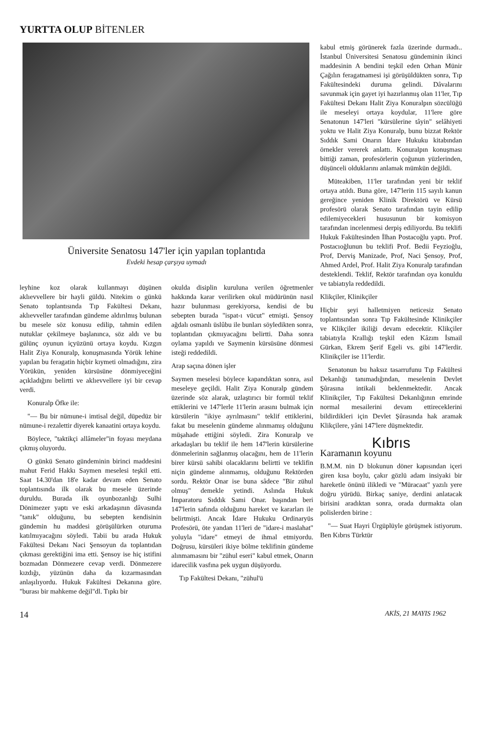YURTTA OLUP BİTENLER
Üniversite Senatosu 147'ler için yapılan toplantıda
Evdeki hesap çarşıya uymadı
leyhine koz olarak kullanmayı düşünen aklıevvellere bir hayli güldü. Nitekim o günkü Senato toplantısında Tıp Fakültesi Dekanı, aklıevveller tarafından gündeme aldırılmış bulunan bu mesele söz konusu edilip, tahmin edilen nutuklar çekilmeye başlanınca, söz aldı ve bu gülünç oyunun içyüzünü ortaya koydu. Kızgın Halit Ziya Konuralp, konuşmasında Yörük lehine yapılan bu feragatin hiçbir kıymeti olmadığını, zira Yörükün, yeniden kürsüsüne dönmiyeceğini açıkladığını belirtti ve aklıevvellere iyi bir cevap verdi.
Konuralp Öfke ile:
"— Bu bir nümune-i imtisal değil, düpedüz bir nümune-i rezalettir diyerek kanaatini ortaya koydu.
Böylece, "taktikçi allâmeler"in foyası meydana çıkmış oluyordu.
O günkü Senato gündeminin birinci maddesini mahut Ferid Hakkı Saymen meselesi teşkil etti. Saat 14.30'dan 18'e kadar devam eden Senato toplantısında ilk olarak bu mesele üzerinde duruldu. Burada ilk oyunbozanlığı Sulhi Dönimezer yaptı ve eski arkadaşının dâvasında "tanık" olduğunu, bu sebepten kendisinin gündemin hu maddesi görüşülürken oturuma katılmıyacağını söyledi. Tabii bu arada Hukuk Fakültesi Dekanı Naci Şensoyun da toplantıdan çıkması gerektiğini ima etti. Şensoy ise hiç istifini bozmadan Dönmezere cevap verdi. Dönmezere kızdığı, yüzünün daha da kızarmasından anlaşılıyordu. Hukuk Fakültesi Dekanına göre. "burası bir mahkeme değil"dl. Tıpkı bir
okulda disiplin kuruluna verilen öğretmenler hakkında karar verilirken okul müdürünün nasıl hazır bulunması gerekiyorsa, kendisi de bu sebepten burada "ispat-ı vücut" etmişti. Şensoy ağdalı osmanlı üslûbu ile bunları söyledikten sonra, toplantıdan çıkmıyacağını belirtti. Daha sonra oylama yapıldı ve Saymenin kürsüsüne dönmesi isteği reddedildi.
Arap saçına dönen işler
Saymen meselesi böylece kapandıktan sonra, asıl meseleye geçildi. Halit Ziya Konuralp gündem üzerinde söz alarak, uzlaştırıcı bir formül teklif ettiklerini ve 147'lerle 11'lerin arasını bulmak için kürsülerin "ikiye ayrılmasını" teklif ettiklerini, fakat bu meselenin gündeme alınmamış olduğunu müşahade ettiğini söyledi. Zira Konuralp ve arkadaşları bu teklif ile hem 147'lerin kürsülerine dönmelerinin sağlanmış olacağını, hem de 11'lerin birer kürsü sahibi olacaklarını belirtti ve teklifin niçin gündeme alınmamış, olduğunu Rektörden sordu. Rektör Onar ise buna sâdece "Bir zühul olmuş" demekle yetindi. Aslında Hukuk İmparatoru Sıddık Sami Onar. başından beri 147'lerin safında olduğunu hareket ve kararları ile belirtmişti. Ancak İdare Hukuku Ordinaryüs Profesörü, öte yandan 11'leri de "idare-i maslahat" yoluyla "idare" etmeyi de ihmal etmiyordu. Doğrusu, kürsüleri ikiye bölme teklifinin gündeme alınmamasını bir "zühul eseri" kabul etmek, Onarın idarecilik vasfına pek uygun düşüyordu.
Tıp Fakültesi Dekanı, "zühul'ü
kabul etmiş görünerek fazla üzerinde durmadı.. İstanbul Üniversitesi Senatosu gündeminin ikinci maddesinin A bendini teşkil eden Orhan Münir Çağılın feragatnamesi işi görüşüldükten sonra, Tıp Fakültesindeki duruma gelindi. Dâvalarını savunmak için gayet iyi hazırlanmış olan 11'ler, Tıp Fakültesi Dekanı Halit Ziya Konuralpın sözcülüğü ile meseleyi ortaya koydular, 11'lere göre Senatonun 147'leri "kürsülerine tâyin" selâhiyeti yoktu ve Halit Ziya Konuralp, bunu bizzat Rektör Sıddık Sami Onarın İdare Hukuku kitabından örnekler vererek anlattı. Konuralpın konuşması bittiği zaman, profesörlerin çoğunun yüzlerinden, düşünceli olduklarını anlamak mümkün değildi.
Müteakiben, 11'ler tarafından yeni bir teklif ortaya atıldı. Buna göre, 147'lerin 115 sayılı kanun gereğince yeniden Klinik Direktörü ve Kürsü profesörü olarak Senato tarafından tayin edilip edilemiyecekleri hususunun bir komisyon tarafından incelenmesi derpiş ediliyordu. Bu teklifi Hukuk Fakültesinden İlhan Postacoğlu yaptı. Prof. Postacıoğlunun bu teklifi Prof. Bedii Feyzioğlu, Prof, Derviş Manizade, Prof, Naci Şensoy, Prof, Ahmed Ardel, Prof. Halit Ziya Konuralp tarafından desteklendi. Teklif, Rektör tarafından oya konuldu ve tabiatıyla reddedildi.
Klikçiler, Klinikçiler
Hiçbir şeyi halletmiyen neticesiz Senato toplantısından sonra Tıp Fakültesinde Klinikçiler ve Klikçiler ikiliği devam edecektir. Klikçiler tabiatıyla Krallığı teşkil eden Kâzım İsmail Gürkan, Ekrem Şerif Egeli vs. gibi 147'lerdir. Klinikçiler ise 11'lerdir.
Senatonun bu haksız tasarrufunu Tıp Fakültesi Dekanlığı tanımadığından, meselenin Devlet Şûrasına intikali beklenmektedir. Ancak Klinikçiler, Tıp Fakültesi Dekanlığının emrinde normal mesailerini devam ettireceklerini bildirdikleri için Devlet Şûrasında hak aramak Klikçilere, yâni 147'lere düşmektedir.
Kıbrıs
Karamanın koyunu
B.M.M. nin D blokunun döner kapısından içeri giren kısa boylu, çakır gözlü adam insiyaki bir hareketle önünü ilikledi ve "Müracaat" yazılı yere doğru yürüdü. Birkaç saniye, derdini anlatacak birisini aradıktan sonra, orada durmakta olan polislerden birine :
"— Suat Hayri Ürgüplüyle görüşmek istiyorum. Ben Kıbrıs Türktür
14 AKİS, 21 MAYIS 1962